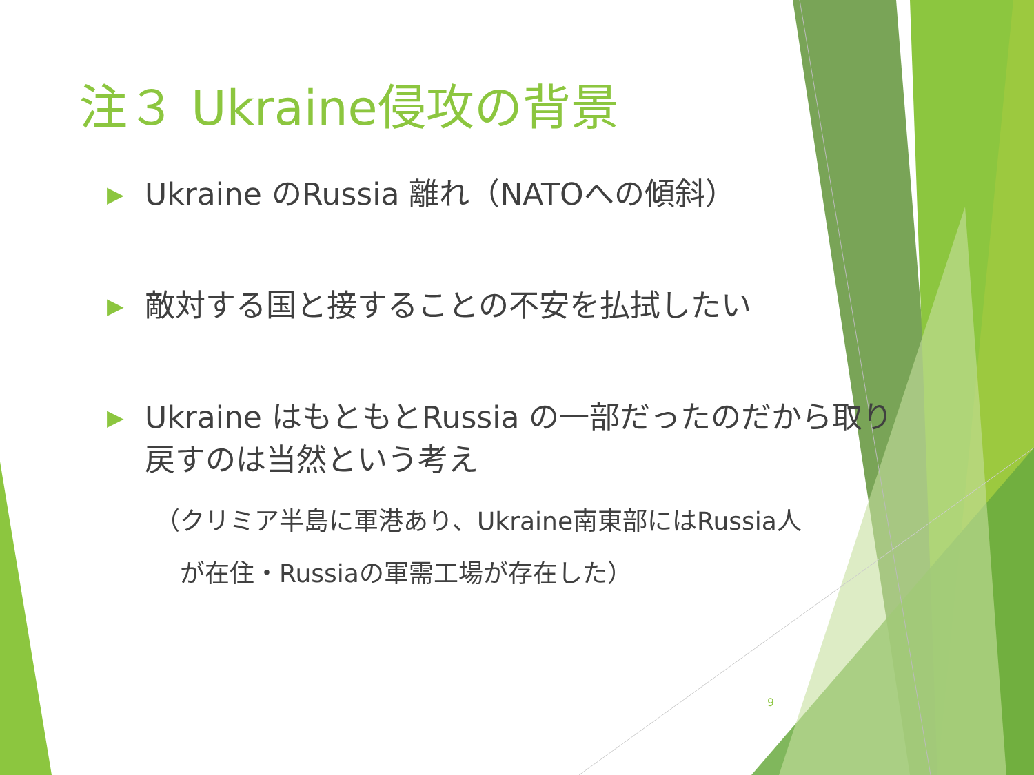注３ Ukraine侵攻の背景
▶ Ukraine のRussia 離れ（NATOへの傾斜）
▶ 敵対する国と接することの不安を払拭したい
▶ Ukraine はもともとRussia の一部だったのだから取り戻すのは当然という考え
（クリミア半島に軍港あり、Ukraine南東部にはRussia人
　が在住・Russiaの軍需工場が存在した）
9